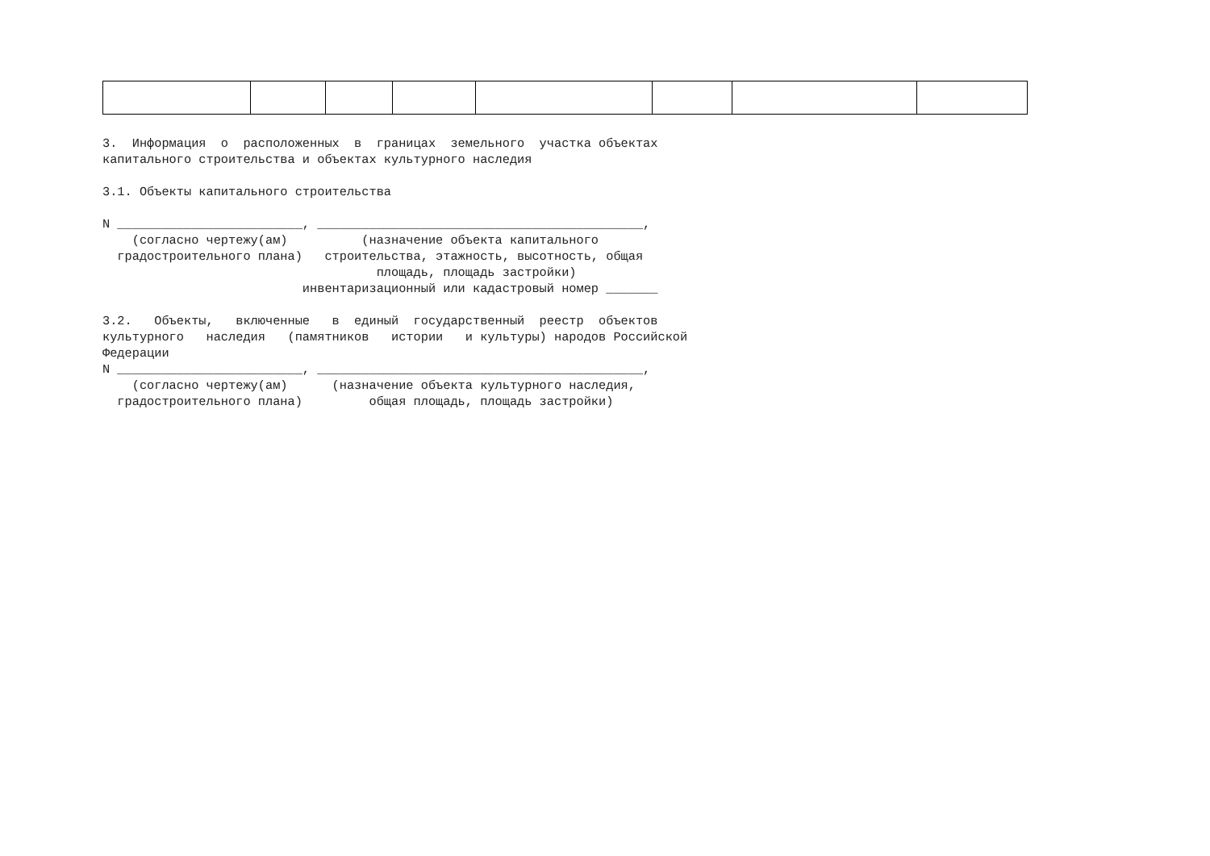3.  Информация  о  расположенных  в  границах  земельного  участка объектах
капитального строительства и объектах культурного наследия

3.1. Объекты капитального строительства

N _________________________, ____________________________________________,
    (согласно чертежу(ам)          (назначение объекта капитального
  градостроительного плана)   строительства, этажность, высотность, общая
                                     площадь, площадь застройки)
                           инвентаризационный или кадастровый номер _______

3.2.   Объекты,   включенные   в  единый  государственный  реестр  объектов
культурного   наследия   (памятников   истории   и культуры) народов Российской
Федерации
N _________________________, ____________________________________________,
    (согласно чертежу(ам)      (назначение объекта культурного наследия,
  градостроительного плана)         общая площадь, площадь застройки)